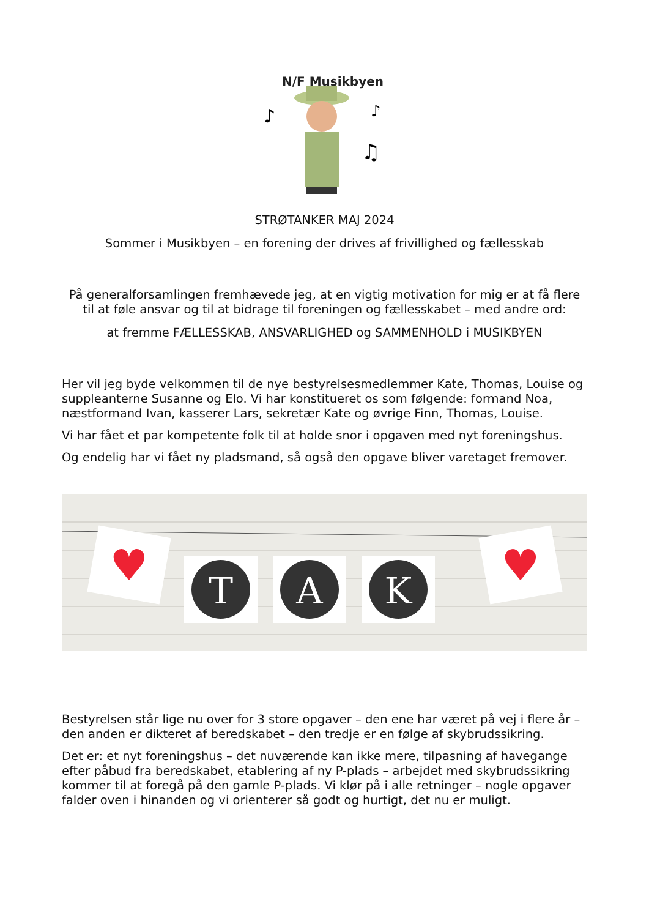N/F Musikbyen
♪
♪
♫
STRØTANKER MAJ 2024
Sommer i Musikbyen – en forening der drives af frivillighed og fællesskab
På generalforsamlingen fremhævede jeg, at en vigtig motivation for mig er at få flere til at føle ansvar og til at bidrage til foreningen og fællesskabet – med andre ord:
at fremme FÆLLESSKAB, ANSVARLIGHED og SAMMENHOLD i MUSIKBYEN
Her vil jeg byde velkommen til de nye bestyrelsesmedlemmer Kate, Thomas, Louise og suppleanterne Susanne og Elo. Vi har konstitueret os som følgende: formand Noa, næstformand Ivan, kasserer Lars, sekretær Kate og øvrige Finn, Thomas, Louise.
Vi har fået et par kompetente folk til at holde snor i opgaven med nyt foreningshus.
Og endelig har vi fået ny pladsmand, så også den opgave bliver varetaget fremover.
♥
T
A
K
♥
Bestyrelsen står lige nu over for 3 store opgaver – den ene har været på vej i flere år – den anden er dikteret af beredskabet – den tredje er en følge af skybrudssikring.
Det er: et nyt foreningshus – det nuværende kan ikke mere, tilpasning af havegange efter påbud fra beredskabet, etablering af ny P-plads – arbejdet med skybrudssikring kommer til at foregå på den gamle P-plads. Vi klør på i alle retninger – nogle opgaver falder oven i hinanden og vi orienterer så godt og hurtigt, det nu er muligt.